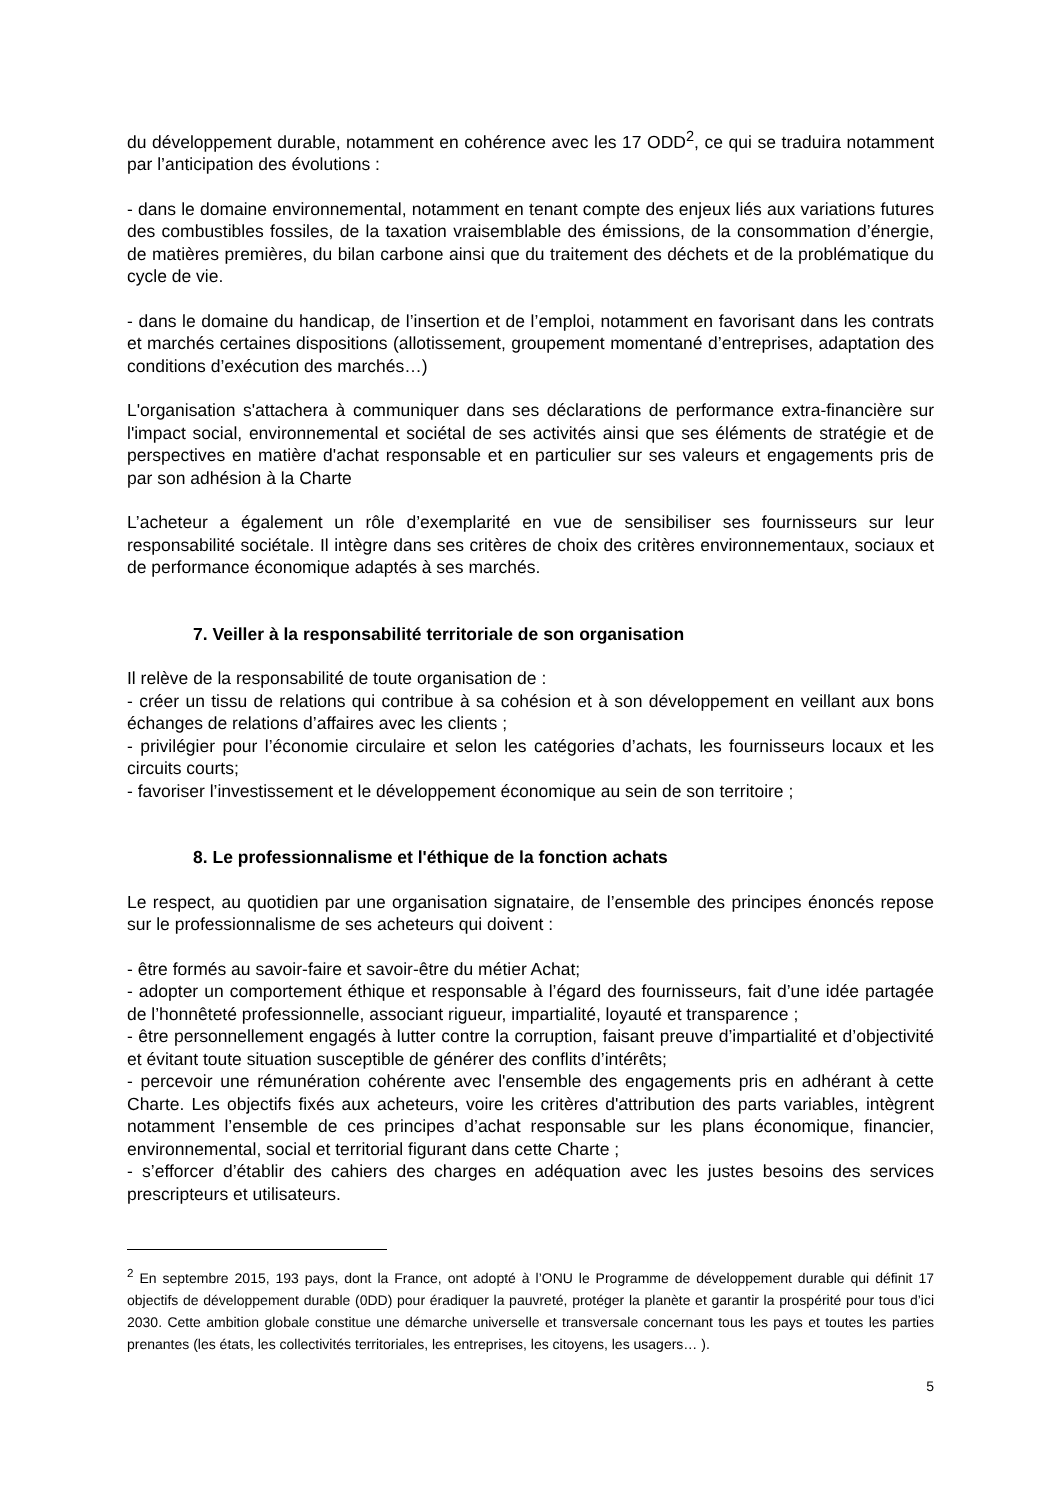du développement durable, notamment en cohérence avec les 17 ODD<sup>2</sup>, ce qui se traduira notamment par l’anticipation des évolutions :
- dans le domaine environnemental, notamment en tenant compte des enjeux liés aux variations futures des combustibles fossiles, de la taxation vraisemblable des émissions, de la consommation d’énergie, de matières premières, du bilan carbone ainsi que du traitement des déchets et de la problématique du cycle de vie.
- dans le domaine du handicap, de l’insertion et de l’emploi, notamment en favorisant dans les contrats et marchés certaines dispositions (allotissement, groupement momentané d’entreprises, adaptation des conditions d’exécution des marchés…)
L'organisation s'attachera à communiquer dans ses déclarations de performance extra-financière sur l'impact social, environnemental et sociétal de ses activités ainsi que ses éléments de stratégie et de perspectives en matière d'achat responsable et en particulier sur ses valeurs et engagements pris de par son adhésion à la Charte
L’acheteur a également un rôle d’exemplarité en vue de sensibiliser ses fournisseurs sur leur responsabilité sociétale. Il intègre dans ses critères de choix des critères environnementaux, sociaux et de performance économique adaptés à ses marchés.
7. Veiller à la responsabilité territoriale de son organisation
Il relève de la responsabilité de toute organisation de :
- créer un tissu de relations qui contribue à sa cohésion et à son développement en veillant aux bons échanges de relations d’affaires avec les clients ;
- privilégier pour l’économie circulaire et selon les catégories d’achats, les fournisseurs locaux et les circuits courts;
- favoriser l’investissement et le développement économique au sein de son territoire ;
8. Le professionnalisme et l'éthique de la fonction achats
Le respect, au quotidien par une organisation signataire, de l’ensemble des principes énoncés repose sur le professionnalisme de ses acheteurs qui doivent :
- être formés au savoir-faire et savoir-être du métier Achat;
- adopter un comportement éthique et responsable à l’égard des fournisseurs, fait d’une idée partagée de l’honnêteté professionnelle, associant rigueur, impartialité, loyauté et transparence ;
- être personnellement engagés à lutter contre la corruption, faisant preuve d’impartialité et d’objectivité et évitant toute situation susceptible de générer des conflits d’intérêts;
- percevoir une rémunération cohérente avec l'ensemble des engagements pris en adhérant à cette Charte. Les objectifs fixés aux acheteurs, voire les critères d'attribution des parts variables, intègrent notamment l’ensemble de ces principes d’achat responsable sur les plans économique, financier, environnemental, social et territorial figurant dans cette Charte ;
- s’efforcer d’établir des cahiers des charges en adéquation avec les justes besoins des services prescripteurs et utilisateurs.
<sup>2</sup> En septembre 2015, 193 pays, dont la France, ont adopté à l’ONU le Programme de développement durable qui définit 17 objectifs de développement durable (0DD) pour éradiquer la pauvreté, protéger la planète et garantir la prospérité pour tous d’ici 2030. Cette ambition globale constitue une démarche universelle et transversale concernant tous les pays et toutes les parties prenantes (les états, les collectivités territoriales, les entreprises, les citoyens, les usagers… ).
5